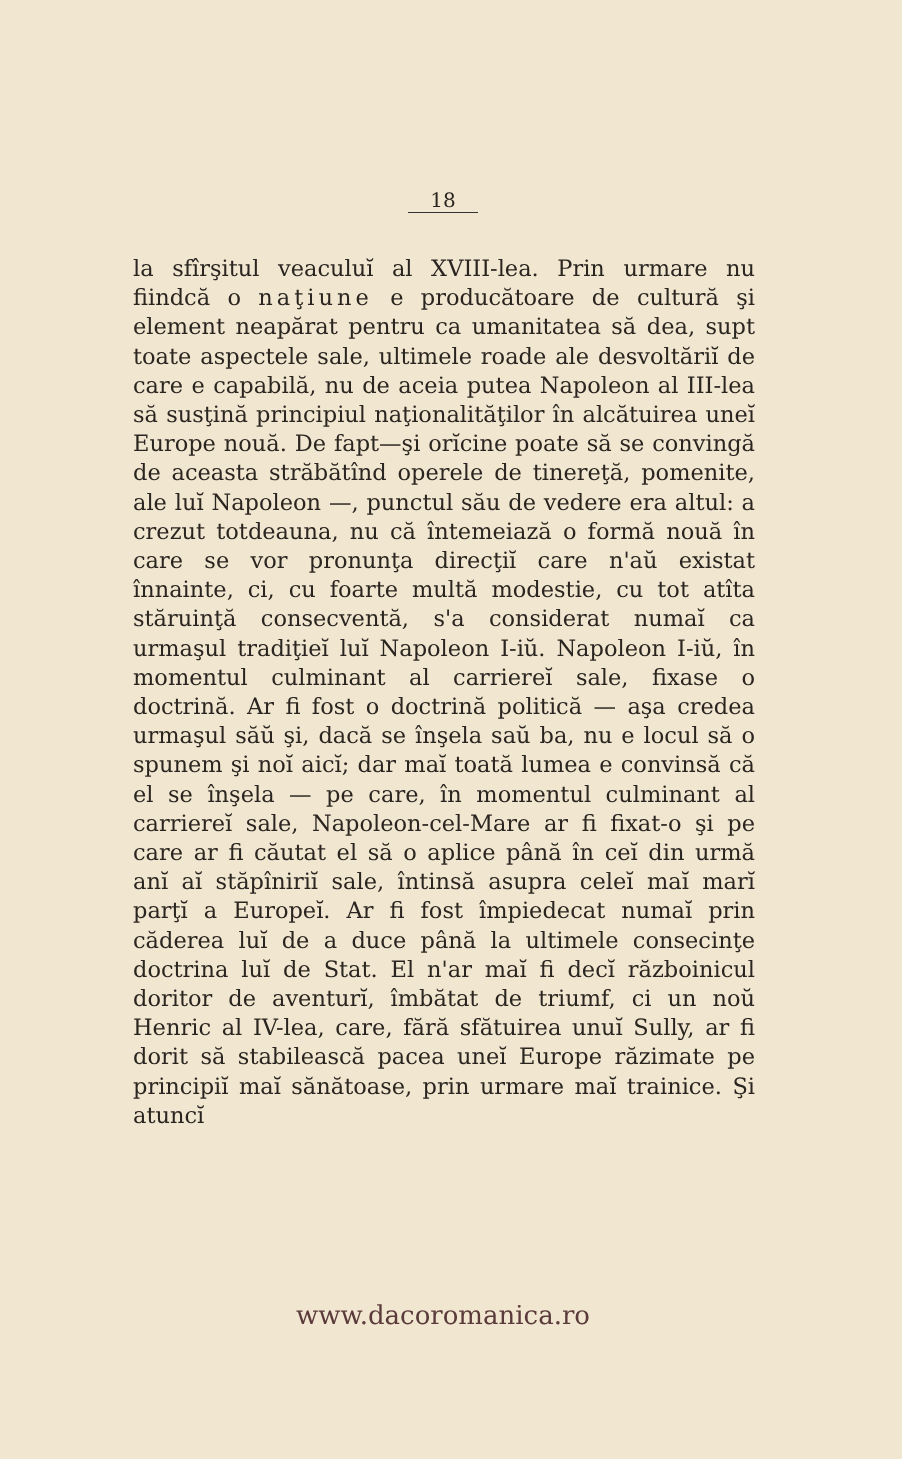18
la sfîrşitul veaculuĭ al XVIII-lea. Prin urmare nu fiindcă o naţiune e producătoare de cultură şi element neapărat pentru ca umanitatea să dea, supt toate aspectele sale, ultimele roade ale desvoltăriĭ de care e capabilă, nu de aceia putea Napoleon al III-lea să susţină principiul naţionalităţilor în alcătuirea uneĭ Europe nouă. De fapt—şi orĭcine poate să se convingă de aceasta străbătînd operele de tinereţă, pomenite, ale luĭ Napoleon —, punctul său de vedere era altul: a crezut totdeauna, nu că întemeiază o formă nouă în care se vor pronunţa direcţiĭ care n'aŭ existat înnainte, ci, cu foarte multă modestie, cu tot atîta stăruinţă consecventă, s'a considerat numaĭ ca urmaşul tradiţieĭ luĭ Napoleon I-iŭ. Napoleon I-iŭ, în momentul culminant al carriereĭ sale, fixase o doctrină. Ar fi fost o doctrină politică — aşa credea urmaşul săŭ şi, dacă se înşela saŭ ba, nu e locul să o spunem şi noĭ aicĭ; dar maĭ toată lumea e convinsă că el se înşela — pe care, în momentul culminant al carriereĭ sale, Napoleon-cel-Mare ar fi fixat-o şi pe care ar fi căutat el să o aplice până în ceĭ din urmă anĭ aĭ stăpîniriĭ sale, întinsă asupra celeĭ maĭ marĭ parţĭ a Europeĭ. Ar fi fost împiedecat numaĭ prin căderea luĭ de a duce până la ultimele consecinţe doctrina luĭ de Stat. El n'ar maĭ fi decĭ războinicul doritor de aventurĭ, îmbătat de triumf, ci un noŭ Henric al IV-lea, care, fără sfătuirea unuĭ Sully, ar fi dorit să stabilească pacea uneĭ Europe răzimate pe principiĭ maĭ sănătoase, prin urmare maĭ trainice. Şi atuncĭ
www.dacoromanica.ro